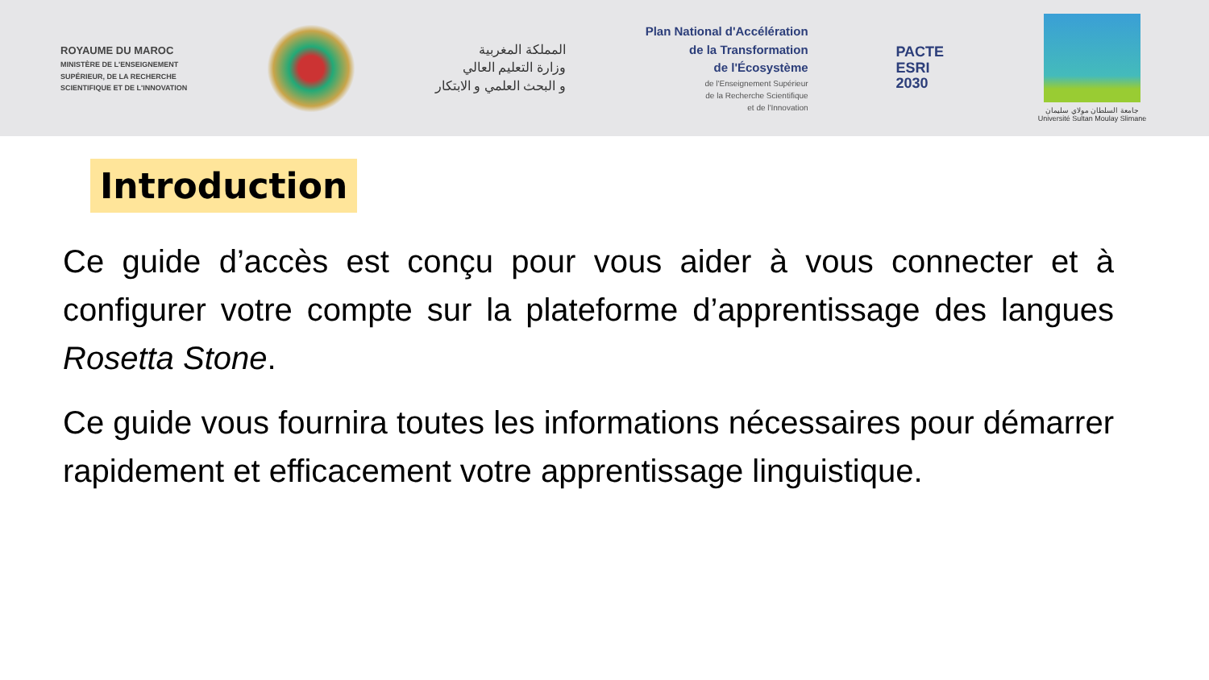ROYAUME DU MAROC
MINISTÈRE DE L'ENSEIGNEMENT
SUPÉRIEUR, DE LA RECHERCHE
SCIENTIFIQUE ET DE L'INNOVATION
المملكة المغربية
وزارة التعليم العالي
و البحث العلمي و الابتكار
Plan National d'Accélération
de la Transformation
de l'Écosystème
de l'Enseignement Supérieur
de la Recherche Scientifique
et de l'Innovation
PACTE
ESRI
2030
جامعة السلطان مولاي سليمان
Université Sultan Moulay Slimane
Introduction
Ce guide d’accès est conçu pour vous aider à vous connecter et à configurer votre compte sur la plateforme d’apprentissage des langues Rosetta Stone.
Ce guide vous fournira toutes les informations nécessaires pour démarrer rapidement et efficacement votre apprentissage linguistique.